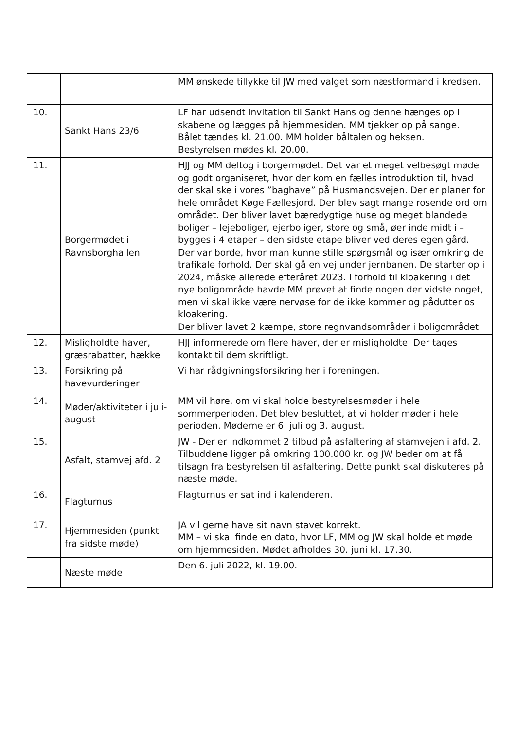| | | MM ønskede tillykke til JW med valget som næstformand i kredsen. |
| 10. | Sankt Hans 23/6 | LF har udsendt invitation til Sankt Hans og denne hænges op i skabene og lægges på hjemmesiden. MM tjekker op på sange. Bålet tændes kl. 21.00. MM holder båltalen og heksen. Bestyrelsen mødes kl. 20.00. |
| 11. | Borgermødet i Ravnsborghallen | HJJ og MM deltog i borgermødet. Det var et meget velbesøgt møde og godt organiseret, hvor der kom en fælles introduktion til, hvad der skal ske i vores ”baghave” på Husmandsvejen. Der er planer for hele området Køge Fællesjord. Der blev sagt mange rosende ord om området. Der bliver lavet bæredygtige huse og meget blandede boliger – lejeboliger, ejerboliger, store og små, øer inde midt i – bygges i 4 etaper – den sidste etape bliver ved deres egen gård. Der var borde, hvor man kunne stille spørgsmål og især omkring de trafikale forhold. Der skal gå en vej under jernbanen. De starter op i 2024, måske allerede efteråret 2023. I forhold til kloakering i det nye boligområde havde MM prøvet at finde nogen der vidste noget, men vi skal ikke være nervøse for de ikke kommer og pådutter os kloakering. Der bliver lavet 2 kæmpe, store regnvandsområder i boligområdet. |
| 12. | Misligholdte haver, græsrabatter, hække | HJJ informerede om flere haver, der er misligholdte. Der tages kontakt til dem skriftligt. |
| 13. | Forsikring på havevurderinger | Vi har rådgivningsforsikring her i foreningen. |
| 14. | Møder/aktiviteter i juli-august | MM vil høre, om vi skal holde bestyrelsesmøder i hele sommerperioden. Det blev besluttet, at vi holder møder i hele perioden. Møderne er 6. juli og 3. august. |
| 15. | Asfalt, stamvej afd. 2 | JW - Der er indkommet 2 tilbud på asfaltering af stamvejen i afd. 2. Tilbuddene ligger på omkring 100.000 kr. og JW beder om at få tilsagn fra bestyrelsen til asfaltering. Dette punkt skal diskuteres på næste møde. |
| 16. | Flagturnus | Flagturnus er sat ind i kalenderen. |
| 17. | Hjemmesiden (punkt fra sidste møde) | JA vil gerne have sit navn stavet korrekt. MM – vi skal finde en dato, hvor LF, MM og JW skal holde et møde om hjemmesiden. Mødet afholdes 30. juni kl. 17.30. |
| | Næste møde | Den 6. juli 2022, kl. 19.00. |